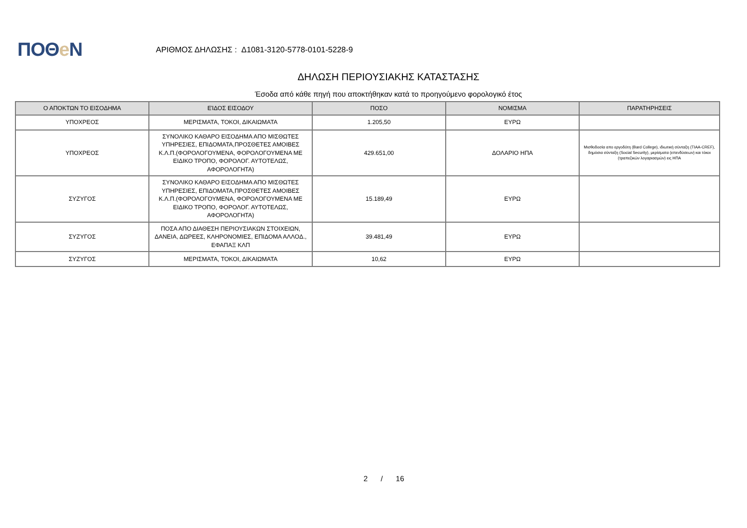ΠΟΘe Ν
ΑΡΙΘΜΟΣ ΔΗΛΩΣΗΣ : Δ1081-3120-5778-0101-5228-9
ΔΗΛΩΣΗ ΠΕΡΙΟΥΣΙΑΚΗΣ ΚΑΤΑΣΤΑΣΗΣ
Έσοδα από κάθε πηγή που αποκτήθηκαν κατά το προηγούμενο φορολογικό έτος
| Ο ΑΠΟΚΤΩΝ ΤΟ ΕΙΣΟΔΗΜΑ | ΕΊΔΟΣ ΕΙΣΟΔΟΥ | ΠΟΣΟ | ΝΟΜΙΣΜΑ | ΠΑΡΑΤΗΡΗΣΕΙΣ |
| --- | --- | --- | --- | --- |
| ΥΠΟΧΡΕΟΣ | ΜΕΡΙΣΜΑΤΑ, ΤΟΚΟΙ, ΔΙΚΑΙΩΜΑΤΑ | 1.205,50 | ΕΥΡΩ | |
| ΥΠΟΧΡΕΟΣ | ΣΥΝΟΛΙΚΟ ΚΑΘΑΡΟ ΕΙΣΟΔΗΜΑ ΑΠΟ ΜΙΣΘΩΤΕΣ ΥΠΗΡΕΣΙΕΣ, ΕΠΙΔΟΜΑΤΑ,ΠΡΟΣΘΕΤΕΣ ΑΜΟΙΒΕΣ Κ.Λ.Π.(ΦΟΡΟΛΟΓΟΥΜΕΝΑ, ΦΟΡΟΛΟΓΟΥΜΕΝΑ ΜΕ ΕΙΔΙΚΟ ΤΡΟΠΟ, ΦΟΡΟΛΟΓ. ΑΥΤΟΤΕΛΩΣ, ΑΦΟΡΟΛΟΓΗΤΑ) | 429.651,00 | ΔΟΛΑΡΙΟ ΗΠΑ | Μισθοδοσία απο εργοδότη (Bard College), ιδιωτική σύνταξη (TIAA-CREF), δημόσια σύνταξη (Social Security), μερίσματα (επενδύσεων) και τόκοι (τραπεζικών λογαριασμών) εις ΗΠΑ |
| ΣΥΖΥΓΟΣ | ΣΥΝΟΛΙΚΟ ΚΑΘΑΡΟ ΕΙΣΟΔΗΜΑ ΑΠΟ ΜΙΣΘΩΤΕΣ ΥΠΗΡΕΣΙΕΣ, ΕΠΙΔΟΜΑΤΑ,ΠΡΟΣΘΕΤΕΣ ΑΜΟΙΒΕΣ Κ.Λ.Π.(ΦΟΡΟΛΟΓΟΥΜΕΝΑ, ΦΟΡΟΛΟΓΟΥΜΕΝΑ ΜΕ ΕΙΔΙΚΟ ΤΡΟΠΟ, ΦΟΡΟΛΟΓ. ΑΥΤΟΤΕΛΩΣ, ΑΦΟΡΟΛΟΓΗΤΑ) | 15.189,49 | ΕΥΡΩ | |
| ΣΥΖΥΓΟΣ | ΠΟΣΑ ΑΠΟ ΔΙΑΘΕΣΗ ΠΕΡΙΟΥΣΙΑΚΩΝ ΣΤΟΙΧΕΙΩΝ, ΔΑΝΕΙΑ, ΔΩΡΕΕΣ, ΚΛΗΡΟΝΟΜΙΕΣ, ΕΠΙΔΟΜΑ ΑΛΛΟΔ., ΕΦΑΠΑΞ ΚΛΠ | 39.481,49 | ΕΥΡΩ | |
| ΣΥΖΥΓΟΣ | ΜΕΡΙΣΜΑΤΑ, ΤΟΚΟΙ, ΔΙΚΑΙΩΜΑΤΑ | 10,62 | ΕΥΡΩ | |
2 / 16